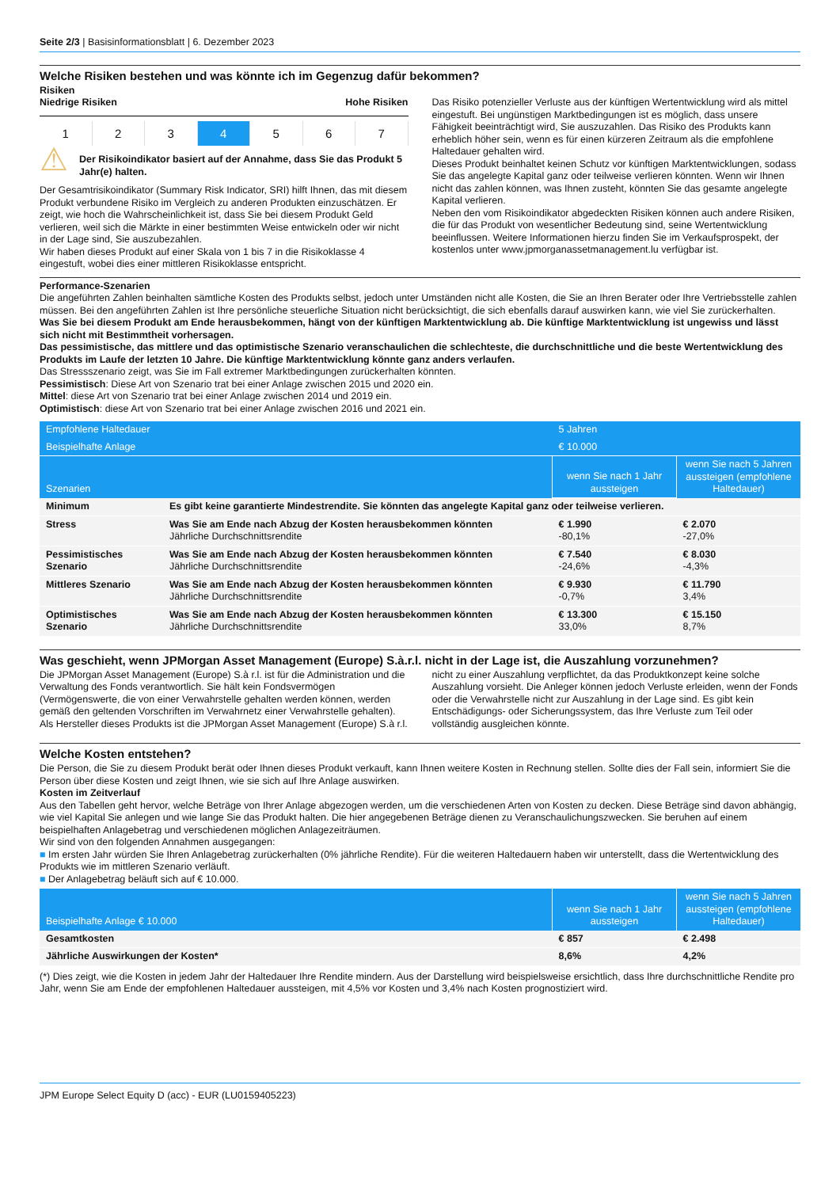Seite 2/3 | Basisinformationsblatt | 6. Dezember 2023
Welche Risiken bestehen und was könnte ich im Gegenzug dafür bekommen?
Risiken
Niedrige Risiken Hohe Risiken
1 2 3 4 5 6 7
⚠ Der Risikoindikator basiert auf der Annahme, dass Sie das Produkt 5 Jahr(e) halten.
Der Gesamtrisikoindikator (Summary Risk Indicator, SRI) hilft Ihnen, das mit diesem Produkt verbundene Risiko im Vergleich zu anderen Produkten einzuschätzen. Er zeigt, wie hoch die Wahrscheinlichkeit ist, dass Sie bei diesem Produkt Geld verlieren, weil sich die Märkte in einer bestimmten Weise entwickeln oder wir nicht in der Lage sind, Sie auszubezahlen.
Wir haben dieses Produkt auf einer Skala von 1 bis 7 in die Risikoklasse 4 eingestuft, wobei dies einer mittleren Risikoklasse entspricht.
Das Risiko potenzieller Verluste aus der künftigen Wertentwicklung wird als mittel eingestuft. Bei ungünstigen Marktbedingungen ist es möglich, dass unsere Fähigkeit beeinträchtigt wird, Sie auszuzahlen. Das Risiko des Produkts kann erheblich höher sein, wenn es für einen kürzeren Zeitraum als die empfohlene Haltedauer gehalten wird.
Dieses Produkt beinhaltet keinen Schutz vor künftigen Marktentwicklungen, sodass Sie das angelegte Kapital ganz oder teilweise verlieren könnten. Wenn wir Ihnen nicht das zahlen können, was Ihnen zusteht, könnten Sie das gesamte angelegte Kapital verlieren.
Neben den vom Risikoindikator abgedeckten Risiken können auch andere Risiken, die für das Produkt von wesentlicher Bedeutung sind, seine Wertentwicklung beeinflussen. Weitere Informationen hierzu finden Sie im Verkaufsprospekt, der kostenlos unter www.jpmorganassetmanagement.lu verfügbar ist.
Performance-Szenarien
Die angeführten Zahlen beinhalten sämtliche Kosten des Produkts selbst, jedoch unter Umständen nicht alle Kosten, die Sie an Ihren Berater oder Ihre Vertriebsstelle zahlen müssen. Bei den angeführten Zahlen ist Ihre persönliche steuerliche Situation nicht berücksichtigt, die sich ebenfalls darauf auswirken kann, wie viel Sie zurückerhalten.
Was Sie bei diesem Produkt am Ende herausbekommen, hängt von der künftigen Marktentwicklung ab. Die künftige Marktentwicklung ist ungewiss und lässt sich nicht mit Bestimmtheit vorhersagen.
Das pessimistische, das mittlere und das optimistische Szenario veranschaulichen die schlechteste, die durchschnittliche und die beste Wertentwicklung des Produkts im Laufe der letzten 10 Jahre. Die künftige Marktentwicklung könnte ganz anders verlaufen.
Das Stressszenario zeigt, was Sie im Fall extremer Marktbedingungen zurückerhalten könnten.
Pessimistisch: Diese Art von Szenario trat bei einer Anlage zwischen 2015 und 2020 ein.
Mittel: diese Art von Szenario trat bei einer Anlage zwischen 2014 und 2019 ein.
Optimistisch: diese Art von Szenario trat bei einer Anlage zwischen 2016 und 2021 ein.
| Empfohlene Haltedauer | | 5 Jahren | |
| Beispielhafte Anlage | | € 10.000 | |
| Szenarien | | wenn Sie nach 1 Jahr aussteigen | wenn Sie nach 5 Jahren aussteigen (empfohlene Haltedauer) |
| Minimum | Es gibt keine garantierte Mindestrendite. Sie könnten das angelegte Kapital ganz oder teilweise verlieren. | | |
| Stress | Was Sie am Ende nach Abzug der Kosten herausbekommen könnten Jährliche Durchschnittsrendite | € 1.990 -80,1% | € 2.070 -27,0% |
| Pessimistisches Szenario | Was Sie am Ende nach Abzug der Kosten herausbekommen könnten Jährliche Durchschnittsrendite | € 7.540 -24,6% | € 8.030 -4,3% |
| Mittleres Szenario | Was Sie am Ende nach Abzug der Kosten herausbekommen könnten Jährliche Durchschnittsrendite | € 9.930 -0,7% | € 11.790 3,4% |
| Optimistisches Szenario | Was Sie am Ende nach Abzug der Kosten herausbekommen könnten Jährliche Durchschnittsrendite | € 13.300 33,0% | € 15.150 8,7% |
Was geschieht, wenn JPMorgan Asset Management (Europe) S.à.r.l. nicht in der Lage ist, die Auszahlung vorzunehmen?
Die JPMorgan Asset Management (Europe) S.à r.l. ist für die Administration und die Verwaltung des Fonds verantwortlich. Sie hält kein Fondsvermögen (Vermögenswerte, die von einer Verwahrstelle gehalten werden können, werden gemäß den geltenden Vorschriften im Verwahrnetz einer Verwahrstelle gehalten). Als Hersteller dieses Produkts ist die JPMorgan Asset Management (Europe) S.à r.l. nicht zu einer Auszahlung verpflichtet, da das Produktkonzept keine solche Auszahlung vorsieht. Die Anleger können jedoch Verluste erleiden, wenn der Fonds oder die Verwahrstelle nicht zur Auszahlung in der Lage sind. Es gibt kein Entschädigungs- oder Sicherungssystem, das Ihre Verluste zum Teil oder vollständig ausgleichen könnte.
Welche Kosten entstehen?
Die Person, die Sie zu diesem Produkt berät oder Ihnen dieses Produkt verkauft, kann Ihnen weitere Kosten in Rechnung stellen. Sollte dies der Fall sein, informiert Sie die Person über diese Kosten und zeigt Ihnen, wie sie sich auf Ihre Anlage auswirken.
Kosten im Zeitverlauf
Aus den Tabellen geht hervor, welche Beträge von Ihrer Anlage abgezogen werden, um die verschiedenen Arten von Kosten zu decken. Diese Beträge sind davon abhängig, wie viel Kapital Sie anlegen und wie lange Sie das Produkt halten. Die hier angegebenen Beträge dienen zu Veranschaulichungszwecken. Sie beruhen auf einem beispielhaften Anlagebetrag und verschiedenen möglichen Anlagezeiträumen.
Wir sind von den folgenden Annahmen ausgegangen:
■ Im ersten Jahr würden Sie Ihren Anlagebetrag zurückerhalten (0% jährliche Rendite). Für die weiteren Haltedauern haben wir unterstellt, dass die Wertentwicklung des Produkts wie im mittleren Szenario verläuft.
■ Der Anlagebetrag beläuft sich auf € 10.000.
| Beispielhafte Anlage € 10.000 | wenn Sie nach 1 Jahr aussteigen | wenn Sie nach 5 Jahren aussteigen (empfohlene Haltedauer) |
| --- | --- | --- |
| Gesamtkosten | € 857 | € 2.498 |
| Jährliche Auswirkungen der Kosten* | 8,6% | 4,2% |
(*) Dies zeigt, wie die Kosten in jedem Jahr der Haltedauer Ihre Rendite mindern. Aus der Darstellung wird beispielsweise ersichtlich, dass Ihre durchschnittliche Rendite pro Jahr, wenn Sie am Ende der empfohlenen Haltedauer aussteigen, mit 4,5% vor Kosten und 3,4% nach Kosten prognostiziert wird.
JPM Europe Select Equity D (acc) - EUR (LU0159405223)